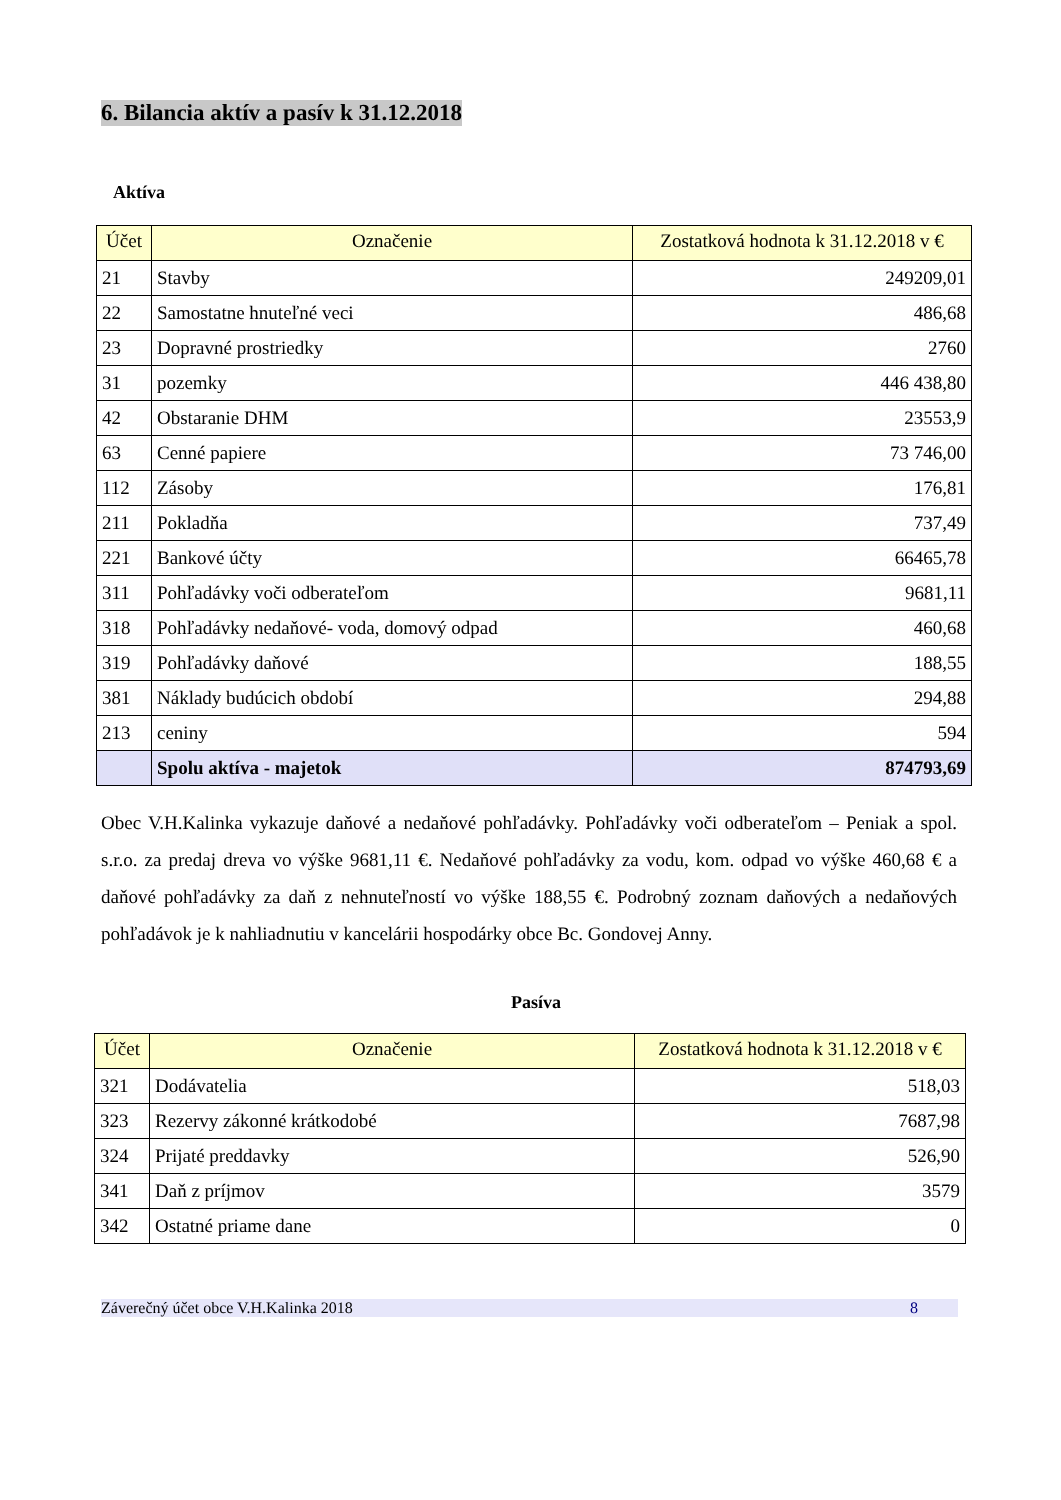6. Bilancia aktív a pasív k 31.12.2018
Aktíva
| Účet | Označenie | Zostatková hodnota k 31.12.2018 v € |
| --- | --- | --- |
| 21 | Stavby | 249209,01 |
| 22 | Samostatne hnuteľné veci | 486,68 |
| 23 | Dopravné prostriedky | 2760 |
| 31 | pozemky | 446 438,80 |
| 42 | Obstaranie DHM | 23553,9 |
| 63 | Cenné papiere | 73 746,00 |
| 112 | Zásoby | 176,81 |
| 211 | Pokladňa | 737,49 |
| 221 | Bankové účty | 66465,78 |
| 311 | Pohľadávky voči odberateľom | 9681,11 |
| 318 | Pohľadávky nedaňové- voda, domový odpad | 460,68 |
| 319 | Pohľadávky daňové | 188,55 |
| 381 | Náklady budúcich období | 294,88 |
| 213 | ceniny | 594 |
| | Spolu aktíva - majetok | 874793,69 |
Obec V.H.Kalinka vykazuje daňové a nedaňové pohľadávky. Pohľadávky voči odberateľom – Peniak a spol. s.r.o. za predaj dreva vo výške 9681,11 €. Nedaňové pohľadávky za vodu, kom. odpad vo výške 460,68 € a daňové pohľadávky za daň z nehnuteľností vo výške 188,55 €. Podrobný zoznam daňových a nedaňových pohľadávok je k nahliadnutiu v kancelárii hospodárky obce Bc. Gondovej Anny.
Pasíva
| Účet | Označenie | Zostatková hodnota k 31.12.2018 v € |
| --- | --- | --- |
| 321 | Dodávatelia | 518,03 |
| 323 | Rezervy zákonné krátkodobé | 7687,98 |
| 324 | Prijaté preddavky | 526,90 |
| 341 | Daň z príjmov | 3579 |
| 342 | Ostatné priame dane | 0 |
Záverečný účet obce V.H.Kalinka 2018 8